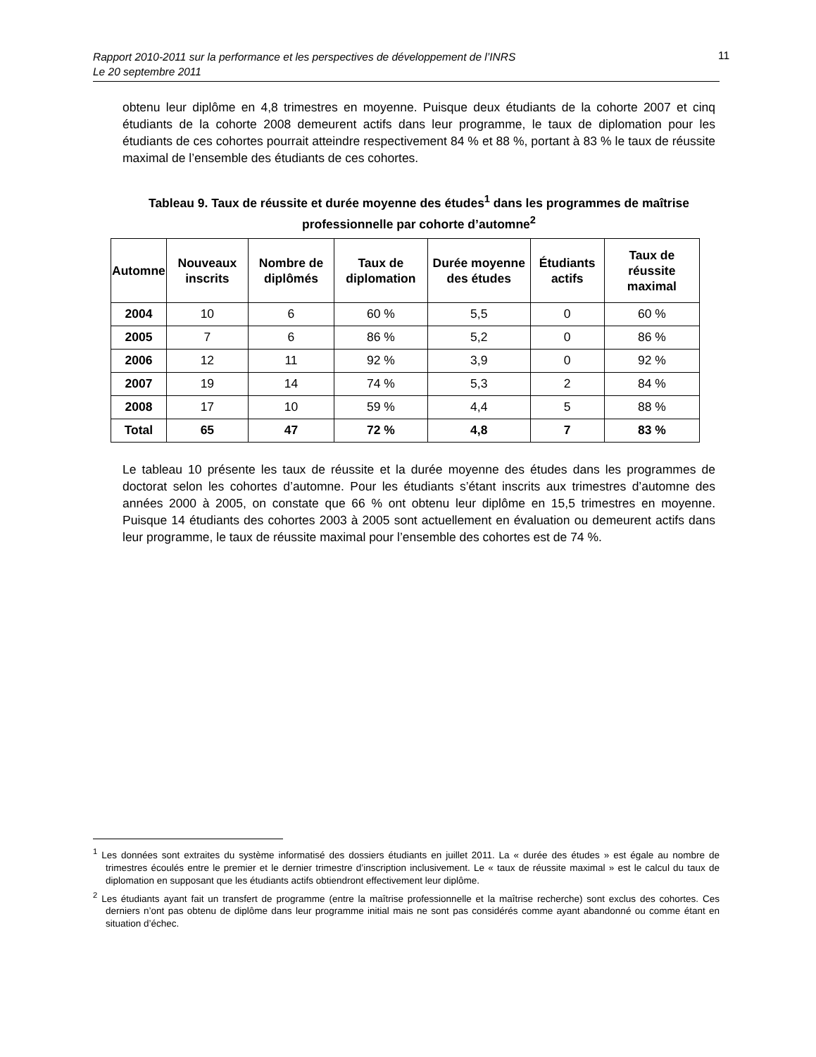Rapport 2010-2011 sur la performance et les perspectives de développement de l’INRS
Le 20 septembre 2011
11
obtenu leur diplôme en 4,8 trimestres en moyenne. Puisque deux étudiants de la cohorte 2007 et cinq étudiants de la cohorte 2008 demeurent actifs dans leur programme, le taux de diplomation pour les étudiants de ces cohortes pourrait atteindre respectivement 84 % et 88 %, portant à 83 % le taux de réussite maximal de l’ensemble des étudiants de ces cohortes.
Tableau 9. Taux de réussite et durée moyenne des études<sup>1</sup> dans les programmes de maîtrise professionnelle par cohorte d’automne<sup>2</sup>
| Automne | Nouveaux inscrits | Nombre de diplômés | Taux de diplomation | Durée moyenne des études | Étudiants actifs | Taux de réussite maximal |
| --- | --- | --- | --- | --- | --- | --- |
| 2004 | 10 | 6 | 60 % | 5,5 | 0 | 60 % |
| 2005 | 7 | 6 | 86 % | 5,2 | 0 | 86 % |
| 2006 | 12 | 11 | 92 % | 3,9 | 0 | 92 % |
| 2007 | 19 | 14 | 74 % | 5,3 | 2 | 84 % |
| 2008 | 17 | 10 | 59 % | 4,4 | 5 | 88 % |
| Total | 65 | 47 | 72 % | 4,8 | 7 | 83 % |
Le tableau 10 présente les taux de réussite et la durée moyenne des études dans les programmes de doctorat selon les cohortes d’automne. Pour les étudiants s’étant inscrits aux trimestres d’automne des années 2000 à 2005, on constate que 66 % ont obtenu leur diplôme en 15,5 trimestres en moyenne. Puisque 14 étudiants des cohortes 2003 à 2005 sont actuellement en évaluation ou demeurent actifs dans leur programme, le taux de réussite maximal pour l’ensemble des cohortes est de 74 %.
<sup>1</sup> Les données sont extraites du système informatisé des dossiers étudiants en juillet 2011. La « durée des études » est égale au nombre de trimestres écoulés entre le premier et le dernier trimestre d’inscription inclusivement. Le « taux de réussite maximal » est le calcul du taux de diplomation en supposant que les étudiants actifs obtiendront effectivement leur diplôme.
<sup>2</sup> Les étudiants ayant fait un transfert de programme (entre la maîtrise professionnelle et la maîtrise recherche) sont exclus des cohortes. Ces derniers n’ont pas obtenu de diplôme dans leur programme initial mais ne sont pas considérés comme ayant abandonné ou comme étant en situation d’échec.